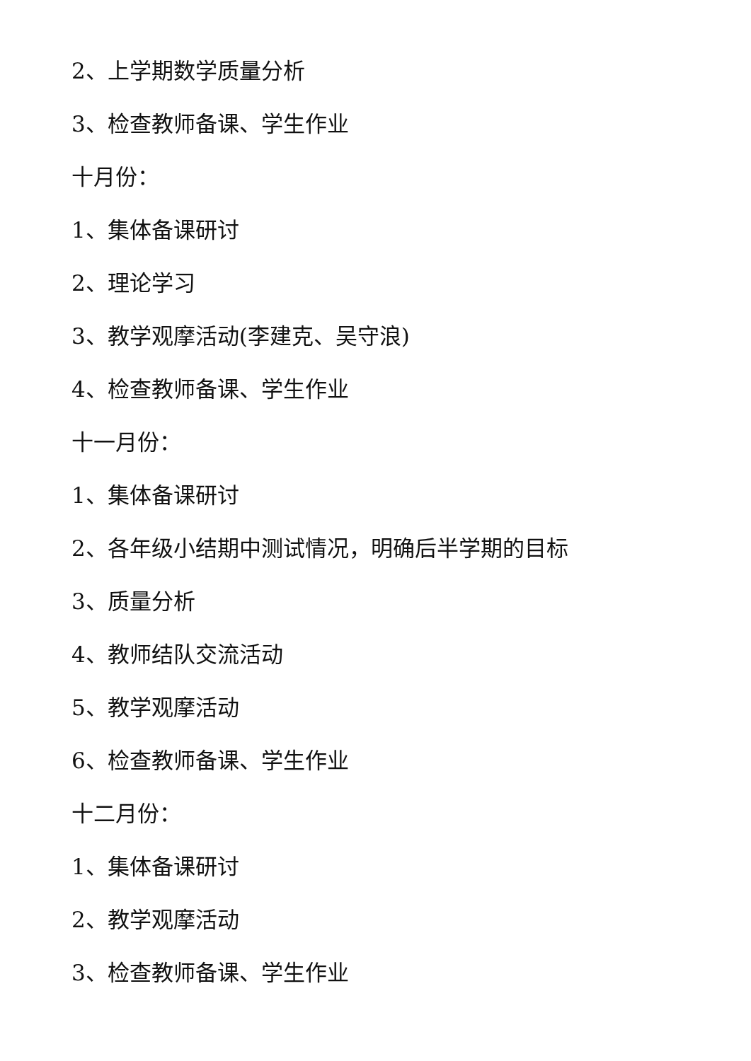2、上学期数学质量分析
3、检查教师备课、学生作业
十月份：
1、集体备课研讨
2、理论学习
3、教学观摩活动(李建克、吴守浪)
4、检查教师备课、学生作业
十一月份：
1、集体备课研讨
2、各年级小结期中测试情况，明确后半学期的目标
3、质量分析
4、教师结队交流活动
5、教学观摩活动
6、检查教师备课、学生作业
十二月份：
1、集体备课研讨
2、教学观摩活动
3、检查教师备课、学生作业